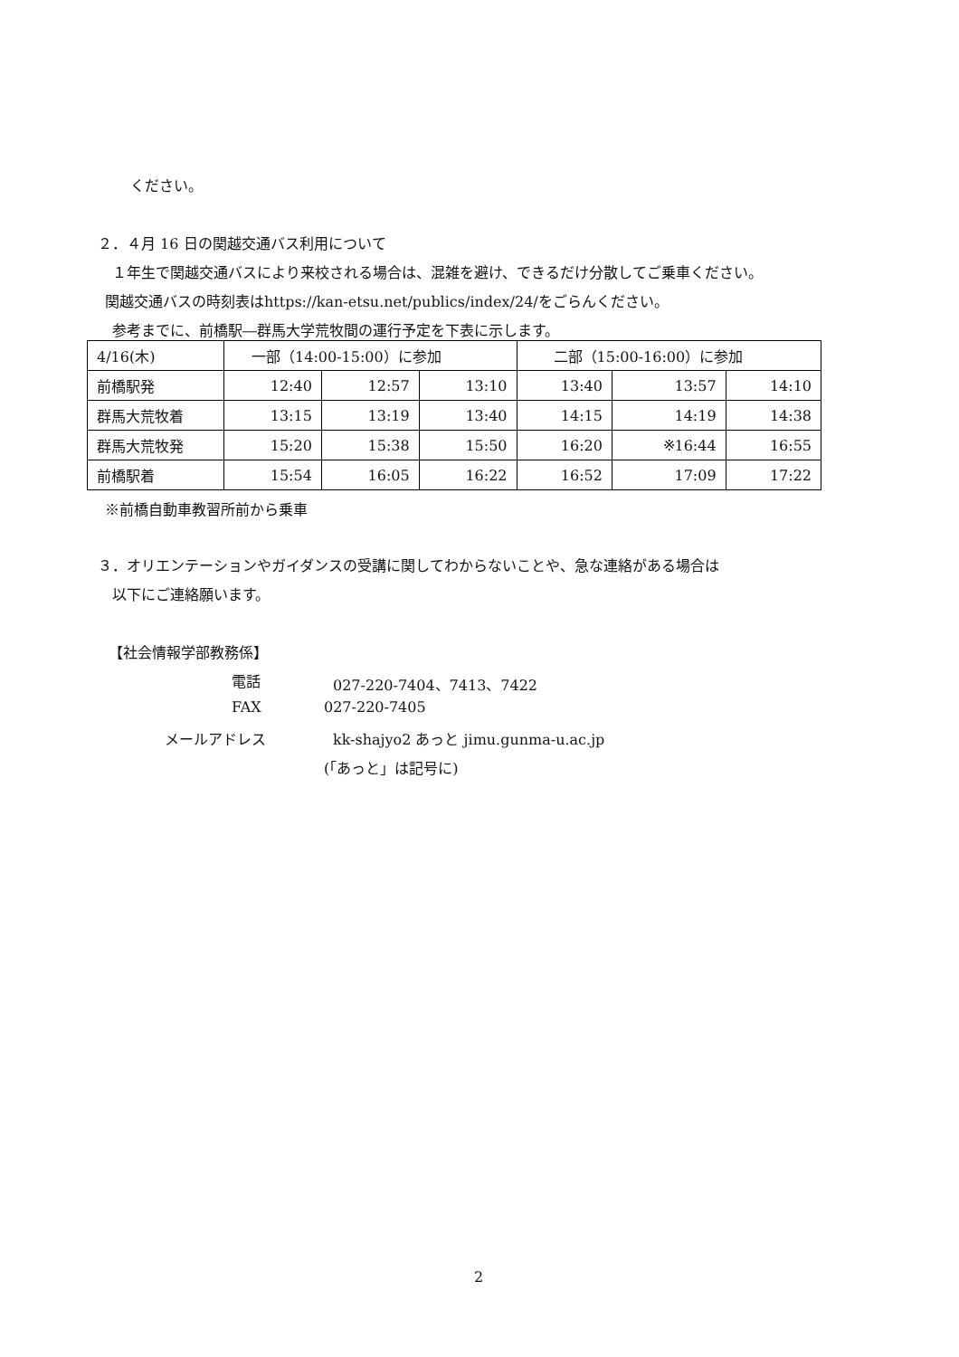ください。
２．４月 16 日の関越交通バス利用について
１年生で関越交通バスにより来校される場合は、混雑を避け、できるだけ分散してご乗車ください。
関越交通バスの時刻表はhttps://kan-etsu.net/publics/index/24/をごらんください。
参考までに、前橋駅―群馬大学荒牧間の運行予定を下表に示します。
| 4/16(木) | 一部（14:00-15:00）に参加 | | | 二部（15:00-16:00）に参加 | | |
| 前橋駅発 | 12:40 | 12:57 | 13:10 | 13:40 | 13:57 | 14:10 |
| 群馬大荒牧着 | 13:15 | 13:19 | 13:40 | 14:15 | 14:19 | 14:38 |
| 群馬大荒牧発 | 15:20 | 15:38 | 15:50 | 16:20 | ※16:44 | 16:55 |
| 前橋駅着 | 15:54 | 16:05 | 16:22 | 16:52 | 17:09 | 17:22 |
※前橋自動車教習所前から乗車
３．オリエンテーションやガイダンスの受講に関してわからないことや、急な連絡がある場合は
以下にご連絡願います。
【社会情報学部教務係】
電話 027-220-7404、7413、7422
FAX 027-220-7405
メールアドレス kk-shajyo2 あっと jimu.gunma-u.ac.jp
(「あっと」は記号に)
2